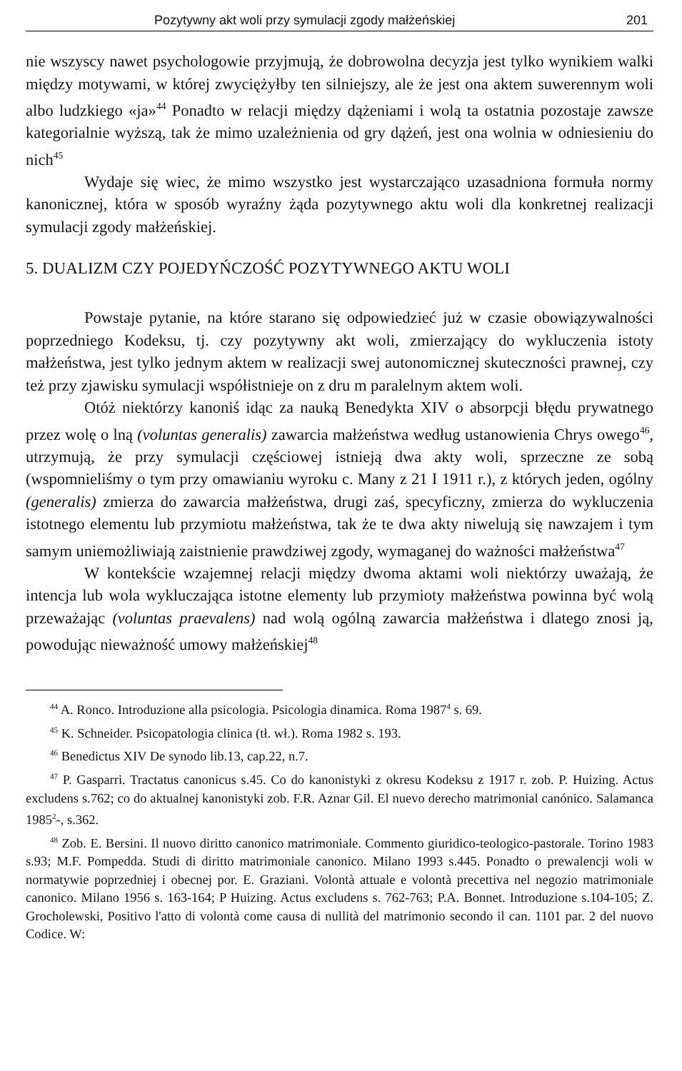Pozytywny akt woli przy symulacji zgody małżeńskiej 201
nie wszyscy nawet psychologowie przyjmują, że dobrowolna decyzja jest tylko wynikiem walki między motywami, w której zwyciężyłby ten silniejszy, ale że jest ona aktem suwerennym woli albo ludzkiego «ja»<sup>44</sup> Ponadto w relacji między dążeniami i wolą ta ostatnia pozostaje zawsze kategorialnie wyższą, tak że mimo uzależnienia od gry dążeń, jest ona wolnia w odniesieniu do nich<sup>45</sup>
Wydaje się wiec, że mimo wszystko jest wystarczająco uzasadniona formuła normy kanonicznej, która w sposób wyraźny żąda pozytywnego aktu woli dla konkretnej realizacji symulacji zgody małżeńskiej.
5. DUALIZM CZY POJEDYŃCZOŚĆ POZYTYWNEGO AKTU WOLI
Powstaje pytanie, na które starano się odpowiedzieć już w czasie obowiązywalności poprzedniego Kodeksu, tj. czy pozytywny akt woli, zmierzający do wykluczenia istoty małżeństwa, jest tylko jednym aktem w realizacji swej autonomicznej skuteczności prawnej, czy też przy zjawisku symulacji współistnieje on z dru m paralelnym aktem woli.
Otóż niektórzy kanoniś idąc za nauką Benedykta XIV o absorpcji błędu prywatnego przez wolę o lną (voluntas generalis) zawarcia małżeństwa według ustanowienia Chrys owego<sup>46</sup>, utrzymują, że przy symulacji częściowej istnieją dwa akty woli, sprzeczne ze sobą (wspomnieliśmy o tym przy omawianiu wyroku c. Many z 21 I 1911 r.), z których jeden, ogólny (generalis) zmierza do zawarcia małżeństwa, drugi zaś, specyficzny, zmierza do wykluczenia istotnego elementu lub przymiotu małżeństwa, tak że te dwa akty niwelują się nawzajem i tym samym uniemożliwiają zaistnienie prawdziwej zgody, wymaganej do ważności małżeństwa<sup>47</sup>
W kontekście wzajemnej relacji między dwoma aktami woli niektórzy uważają, że intencja lub wola wykluczająca istotne elementy lub przymioty małżeństwa powinna być wolą przeważając (voluntas praevalens) nad wolą ogólną zawarcia małżeństwa i dlatego znosi ją, powodując nieważność umowy małżeńskiej<sup>48</sup>
<sup>44</sup> A. Ronco. Introduzione alla psicologia. Psicologia dinamica. Roma 1987<sup>4</sup> s. 69.
<sup>45</sup> K. Schneider. Psicopatologia clinica (tł. wł.). Roma 1982 s. 193.
<sup>46</sup> Benedictus XIV De synodo lib.13, cap.22, n.7.
<sup>47</sup> P. Gasparri. Tractatus canonicus s.45. Co do kanonistyki z okresu Kodeksu z 1917 r. zob. P. Huizing. Actus excludens s.762; co do aktualnej kanonistyki zob. F.R. Aznar Gil. El nuevo derecho matrimonial canónico. Salamanca 1985<sup>2</sup>-, s.362.
<sup>48</sup> Zob. E. Bersini. Il nuovo diritto canonico matrimoniale. Commento giuridico-teologico-pastorale. Torino 1983 s.93; M.F. Pompedda. Studi di diritto matrimoniale canonico. Milano 1993 s.445. Ponadto o prewalencji woli w normatywie poprzedniej i obecnej por. E. Graziani. Volontà attuale e volontà precettiva nel negozio matrimoniale canonico. Milano 1956 s. 163-164; P Huizing. Actus excludens s. 762-763; P.A. Bonnet. Introduzione s.104-105; Z. Grocholewski, Positivo l'atto di volontà come causa di nullità del matrimonio secondo il can. 1101 par. 2 del nuovo Codice. W: